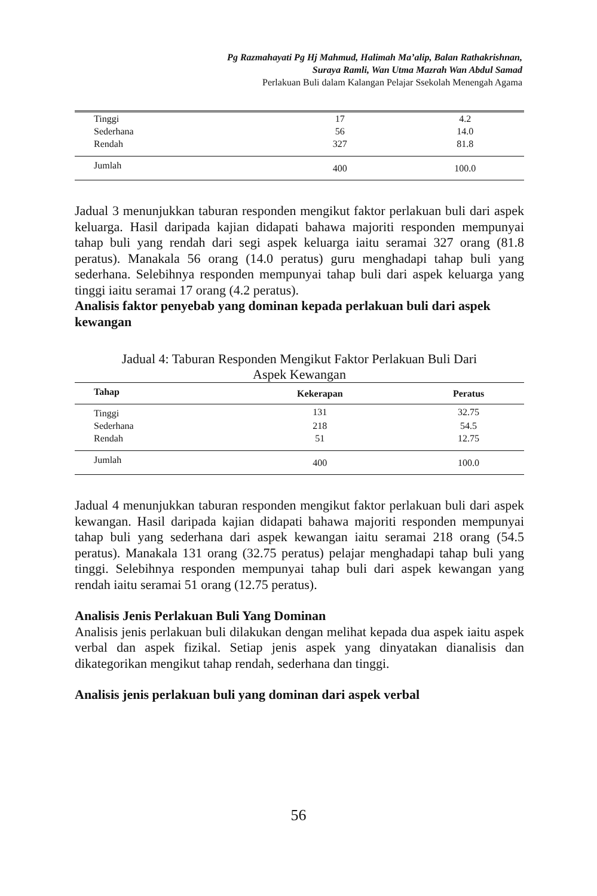Pg Razmahayati Pg Hj Mahmud, Halimah Ma’alip, Balan Rathakrishnan,
Suraya Ramli, Wan Utma Mazrah Wan Abdul Samad
Perlakuan Buli dalam Kalangan Pelajar Ssekolah Menengah Agama
| Tinggi | 17 | 4.2 |
| Sederhana | 56 | 14.0 |
| Rendah | 327 | 81.8 |
| Jumlah | 400 | 100.0 |
Jadual 3 menunjukkan taburan responden mengikut faktor perlakuan buli dari aspek keluarga. Hasil daripada kajian didapati bahawa majoriti responden mempunyai tahap buli yang rendah dari segi aspek keluarga iaitu seramai 327 orang (81.8 peratus). Manakala 56 orang (14.0 peratus) guru menghadapi tahap buli yang sederhana. Selebihnya responden mempunyai tahap buli dari aspek keluarga yang tinggi iaitu seramai 17 orang (4.2 peratus).
Analisis faktor penyebab yang dominan kepada perlakuan buli dari aspek kewangan
Jadual 4: Taburan Responden Mengikut Faktor Perlakuan Buli Dari
Aspek Kewangan
| Tahap | Kekerapan | Peratus |
| --- | --- | --- |
| Tinggi | 131 | 32.75 |
| Sederhana | 218 | 54.5 |
| Rendah | 51 | 12.75 |
| Jumlah | 400 | 100.0 |
Jadual 4 menunjukkan taburan responden mengikut faktor perlakuan buli dari aspek kewangan. Hasil daripada kajian didapati bahawa majoriti responden mempunyai tahap buli yang sederhana dari aspek kewangan iaitu seramai 218 orang (54.5 peratus). Manakala 131 orang (32.75 peratus) pelajar menghadapi tahap buli yang tinggi. Selebihnya responden mempunyai tahap buli dari aspek kewangan yang rendah iaitu seramai 51 orang (12.75 peratus).
Analisis Jenis Perlakuan Buli Yang Dominan
Analisis jenis perlakuan buli dilakukan dengan melihat kepada dua aspek iaitu aspek verbal dan aspek fizikal. Setiap jenis aspek yang dinyatakan dianalisis dan dikategorikan mengikut tahap rendah, sederhana dan tinggi.
Analisis jenis perlakuan buli yang dominan dari aspek verbal
56